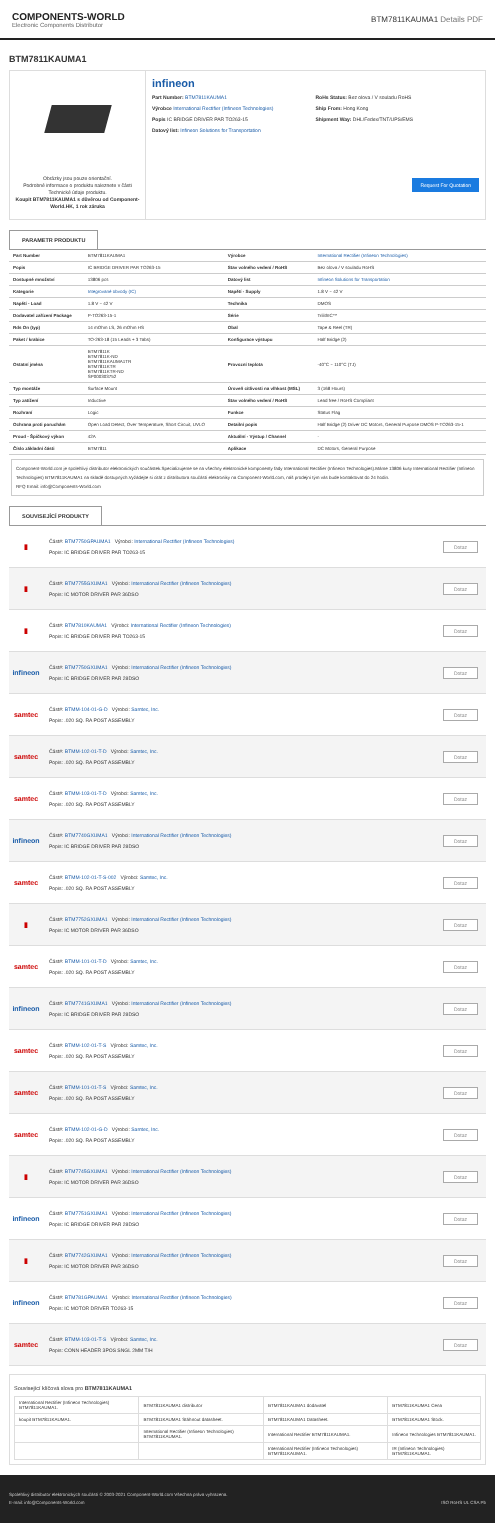COMPONENTS-WORLD
Electronic Components Distributor
BTM7811KAUMA1 Details PDF
BTM7811KAUMA1
Obrázky jsou pouze orientační.
Podrobné informace o produktu naleznete v části Technické údaje produktu.
Koupit BTM7811KAUMA1 s důvěrou od Component-World.HK, 1 rok záruka
infineon
Part Number: BTM7811KAUMA1
Výrobce International Rectifier (Infineon Technologies)
Popis IC BRIDGE DRIVER PAR TO263-15
Datový list: Infineon Solutions for Transportation
RoHs Status: Bez olova / V souladu RoHS
Ship From: Hong Kong
Shipment Way: DHL/Fedex/TNT/UPS/EMS
Request For Quotation
PARAMETR PRODUKTU
| Part Number | BTM7811KAUMA1 | Výrobce | International Rectifier (Infineon Technologies) |
| Popis | IC BRIDGE DRIVER PAR TO263-15 | Stav volného vedení / RoHS | Bez olova / V souladu RoHS |
| Dostupné množství | 13806 pcs | Datový list | Infineon Solutions for Transportation |
| Kategorie | Integrované obvody (IC) | Napětí - Supply | 1.8 V ~ 42 V |
| Napětí - Load | 1.8 V ~ 42 V | Technika | DMOS |
| Dodavatel zařízení Package | P-TO263-15-1 | Série | TrilithIC™ |
| Rds On (typ) | 14 mOhm LS, 26 mOhm HS | Obal | Tape & Reel (TR) |
| Paket / krabice | TO-263-18 (15 Leads + 3 Tabs) | Konfigurace výstupu | Half Bridge (2) |
| Ostatní jména | BTM7811K BTM7811K-ND BTM7811KAUMA1TR BTM7811KTR BTM7811KTR-ND SP000303752 | Provozní teplota | -40°C ~ 110°C (TJ) |
| Typ montáže | Surface Mount | Úroveň citlivosti na vlhkost (MSL) | 3 (168 Hours) |
| Typ zatížení | Inductive | Stav volného vedení / RoHS | Lead free / RoHS Compliant |
| Rozhraní | Logic | Funkce | Status Flag |
| Ochrana proti poruchám | Open Load Detect, Over Temperature, Short Circuit, UVLO | Detailní popis | Half Bridge (2) Driver DC Motors, General Purpose DMOS P-TO263-15-1 |
| Proud - Špičkový výkon | 42A | Aktuální - Výstup / Channel | - |
| Číslo základní části | BTM7811 | Aplikace | DC Motors, General Purpose |
Component-World.com je spolehlivý distributor elektronických součástek.Specializujeme se na všechny elektronické komponenty fady International Rectifier (Infineon Technologies).Máme 13806 kusy International Rectifier (Infineon Technologies) BTM7811KAUMA1 na skladě dostupných.Vyžádejte si citát z distributora součástí elektroniky na Component-World.com, náš prodejní tým vás bude kontaktovat do 24 hodin.
RFQ Email: info@Components-World.com
SOUVISEJÍCÍ PRODUKTY
▮
Část#: BTM7750GPAUMA1 Výrobci: International Rectifier (Infineon Technologies)
Popis: IC BRIDGE DRIVER PAR TO263-15
Dotaz
▮
Část#: BTM7755GXUMA1 Výrobci: International Rectifier (Infineon Technologies)
Popis: IC MOTOR DRIVER PAR 36DSO
Dotaz
▮
Část#: BTM7810KAUMA1 Výrobci: International Rectifier (Infineon Technologies)
Popis: IC BRIDGE DRIVER PAR TO263-15
Dotaz
infineon
Část#: BTM7750GXUMA1 Výrobci: International Rectifier (Infineon Technologies)
Popis: IC BRIDGE DRIVER PAR 28DSO
Dotaz
samtec
Část#: BTMM-104-01-G-D Výrobci: Samtec, Inc.
Popis: .020 SQ. RA POST ASSEMBLY
Dotaz
samtec
Část#: BTMM-102-01-T-D Výrobci: Samtec, Inc.
Popis: .020 SQ. RA POST ASSEMBLY
Dotaz
samtec
Část#: BTMM-103-01-T-D Výrobci: Samtec, Inc.
Popis: .020 SQ. RA POST ASSEMBLY
Dotaz
infineon
Část#: BTM7740GXUMA1 Výrobci: International Rectifier (Infineon Technologies)
Popis: IC BRIDGE DRIVER PAR 28DSO
Dotaz
samtec
Část#: BTMM-102-01-T-S-002 Výrobci: Samtec, Inc.
Popis: .020 SQ. RA POST ASSEMBLY
Dotaz
▮
Část#: BTM7752GXUMA1 Výrobci: International Rectifier (Infineon Technologies)
Popis: IC MOTOR DRIVER PAR 36DSO
Dotaz
samtec
Část#: BTMM-101-01-T-D Výrobci: Samtec, Inc.
Popis: .020 SQ. RA POST ASSEMBLY
Dotaz
infineon
Část#: BTM7741GXUMA1 Výrobci: International Rectifier (Infineon Technologies)
Popis: IC BRIDGE DRIVER PAR 28DSO
Dotaz
samtec
Část#: BTMM-102-01-T-S Výrobci: Samtec, Inc.
Popis: .020 SQ. RA POST ASSEMBLY
Dotaz
samtec
Část#: BTMM-101-01-T-S Výrobci: Samtec, Inc.
Popis: .020 SQ. RA POST ASSEMBLY
Dotaz
samtec
Část#: BTMM-102-01-G-D Výrobci: Samtec, Inc.
Popis: .020 SQ. RA POST ASSEMBLY
Dotaz
▮
Část#: BTM7745GXUMA1 Výrobci: International Rectifier (Infineon Technologies)
Popis: IC MOTOR DRIVER PAR 36DSO
Dotaz
infineon
Část#: BTM7751GXUMA1 Výrobci: International Rectifier (Infineon Technologies)
Popis: IC BRIDGE DRIVER PAR 28DSO
Dotaz
▮
Část#: BTM7742GXUMA1 Výrobci: International Rectifier (Infineon Technologies)
Popis: IC MOTOR DRIVER PAR 36DSO
Dotaz
infineon
Část#: BTM781GPAUMA1 Výrobci: International Rectifier (Infineon Technologies)
Popis: IC MOTOR DRIVER TO263-15
Dotaz
samtec
Část#: BTMM-103-01-T-S Výrobci: Samtec, Inc.
Popis: CONN HEADER 3POS SNGL 2MM T/H
Dotaz
Související klíčová slova pro BTM7811KAUMA1
| International Rectifier (Infineon Technologies) BTM7811KAUMA1. | BTM7811KAUMA1 distributor | BTM7811KAUMA1 dodavatel | BTM7811KAUMA1 Cena |
| koupit BTM7811KAUMA1. | BTM7811KAUMA1 Stáhnout datasheet. | BTM7811KAUMA1 Datasheet. | BTM7811KAUMA1 Stock. |
| | International Rectifier (Infineon Technologies) BTM7811KAUMA1. | International Rectifier BTM7811KAUMA1. | Infineon Technologies BTM7811KAUMA1. |
| | | International Rectifier (Infineon Technologies) BTM7811KAUMA1. | IR (Infineon Technologies) BTM7811KAUMA1. |
Spolehlivý distributor elektronických součástí © 2003-2021 Component-World.com Všechna práva vyhrazena.
E-mail: info@Components-World.com ISO RoHS UL CSA Pb